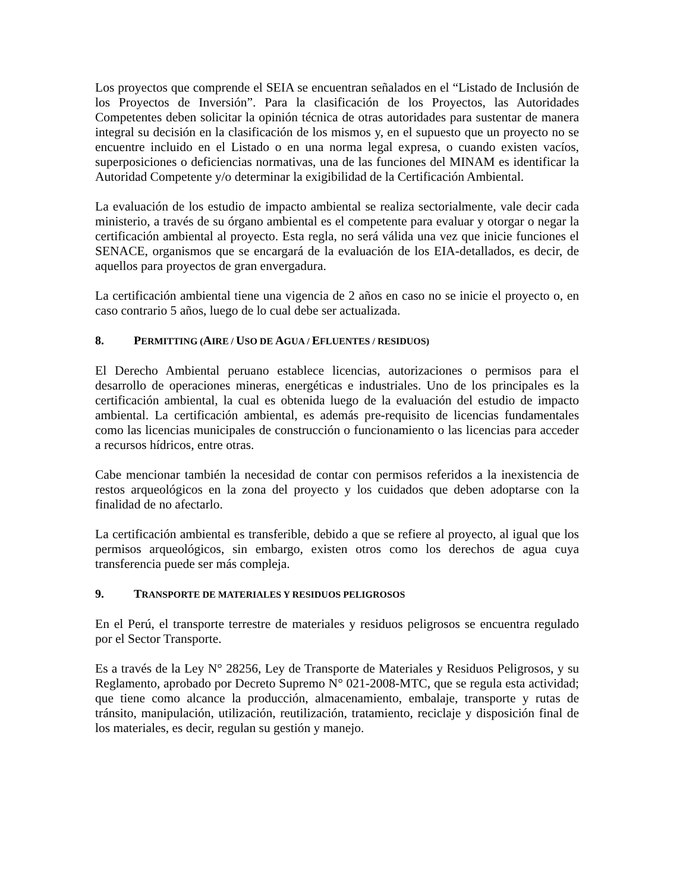Los proyectos que comprende el SEIA se encuentran señalados en el “Listado de Inclusión de los Proyectos de Inversión”. Para la clasificación de los Proyectos, las Autoridades Competentes deben solicitar la opinión técnica de otras autoridades para sustentar de manera integral su decisión en la clasificación de los mismos y, en el supuesto que un proyecto no se encuentre incluido en el Listado o en una norma legal expresa, o cuando existen vacíos, superposiciones o deficiencias normativas, una de las funciones del MINAM es identificar la Autoridad Competente y/o determinar la exigibilidad de la Certificación Ambiental.
La evaluación de los estudio de impacto ambiental se realiza sectorialmente, vale decir cada ministerio, a través de su órgano ambiental es el competente para evaluar y otorgar o negar la certificación ambiental al proyecto. Esta regla, no será válida una vez que inicie funciones el SENACE, organismos que se encargará de la evaluación de los EIA-detallados, es decir, de aquellos para proyectos de gran envergadura.
La certificación ambiental tiene una vigencia de 2 años en caso no se inicie el proyecto o, en caso contrario 5 años, luego de lo cual debe ser actualizada.
8. PERMITTING (AIRE / USO DE AGUA / EFLUENTES / RESIDUOS)
El Derecho Ambiental peruano establece licencias, autorizaciones o permisos para el desarrollo de operaciones mineras, energéticas e industriales. Uno de los principales es la certificación ambiental, la cual es obtenida luego de la evaluación del estudio de impacto ambiental. La certificación ambiental, es además pre-requisito de licencias fundamentales como las licencias municipales de construcción o funcionamiento o las licencias para acceder a recursos hídricos, entre otras.
Cabe mencionar también la necesidad de contar con permisos referidos a la inexistencia de restos arqueológicos en la zona del proyecto y los cuidados que deben adoptarse con la finalidad de no afectarlo.
La certificación ambiental es transferible, debido a que se refiere al proyecto, al igual que los permisos arqueológicos, sin embargo, existen otros como los derechos de agua cuya transferencia puede ser más compleja.
9. TRANSPORTE DE MATERIALES Y RESIDUOS PELIGROSOS
En el Perú, el transporte terrestre de materiales y residuos peligrosos se encuentra regulado por el Sector Transporte.
Es a través de la Ley N° 28256, Ley de Transporte de Materiales y Residuos Peligrosos, y su Reglamento, aprobado por Decreto Supremo N° 021-2008-MTC, que se regula esta actividad; que tiene como alcance la producción, almacenamiento, embalaje, transporte y rutas de tránsito, manipulación, utilización, reutilización, tratamiento, reciclaje y disposición final de los materiales, es decir, regulan su gestión y manejo.